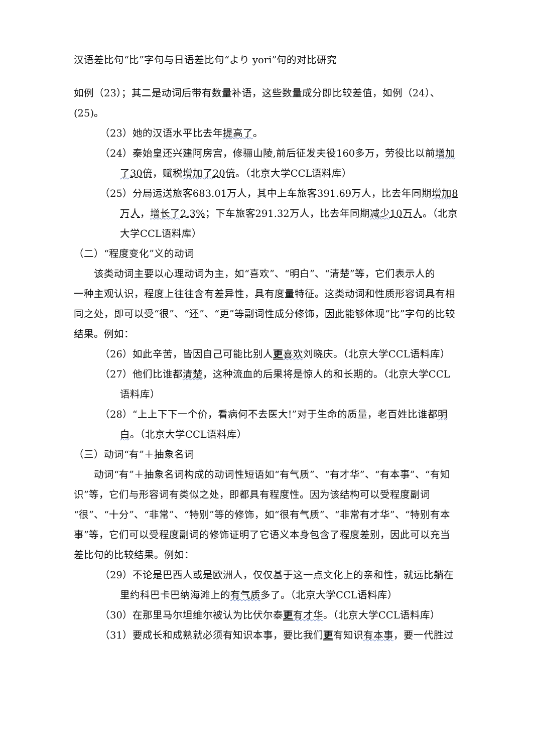汉语差比句“比”字句与日语差比句“より yori”句的对比研究
如例（23）；其二是动词后带有数量补语，这些数量成分即比较差值，如例（24）、(25)。
（23）她的汉语水平比去年提高了。
（24）秦始皇还兴建阿房宫，修骊山陵,前后征发夫役160多万，劳役比以前增加了 30倍，赋税增加了 20倍。（北京大学CCL语料库）
（25）分局运送旅客683.01万人，其中上车旅客391.69万人，比去年同期增加 8万人，增长了 2.3%；下车旅客291.32万人，比去年同期减少 10万人。（北京大学CCL语料库）
（二）“程度变化”义的动词
该类动词主要以心理动词为主，如“喜欢”、“明白”、“清楚”等，它们表示人的
一种主观认识，程度上往往含有差异性，具有度量特征。这类动词和性质形容词具有相同之处，即可以受“很”、“还”、“更”等副词性成分修饰，因此能够体现“比”字句的比较结果。例如：
（26）如此辛苦，皆因自己可能比别人更喜欢刘晓庆。（北京大学CCL语料库）
（27）他们比谁都清楚，这种流血的后果将是惊人的和长期的。（北京大学CCL语料库）
（28）“上上下下一个价，看病何不去医大!”对于生命的质量，老百姓比谁都明白。（北京大学CCL语料库）
（三）动词“有”＋抽象名词
动词“有”＋抽象名词构成的动词性短语如“有气质”、“有才华”、“有本事”、“有知识”等，它们与形容词有类似之处，即都具有程度性。因为该结构可以受程度副词“很”、“十分”、“非常”、“特别”等的修饰，如“很有气质”、“非常有才华”、“特别有本事”等，它们可以受程度副词的修饰证明了它语义本身包含了程度差别，因此可以充当差比句的比较结果。例如：
（29）不论是巴西人或是欧洲人，仅仅基于这一点文化上的亲和性，就远比躺在里约科巴卡巴纳海滩上的有气质多了。（北京大学CCL语料库）
（30）在那里马尔坦维尔被认为比伏尔泰更有才华。（北京大学CCL语料库）
（31）要成长和成熟就必须有知识本事，要比我们更有知识有本事，要一代胜过